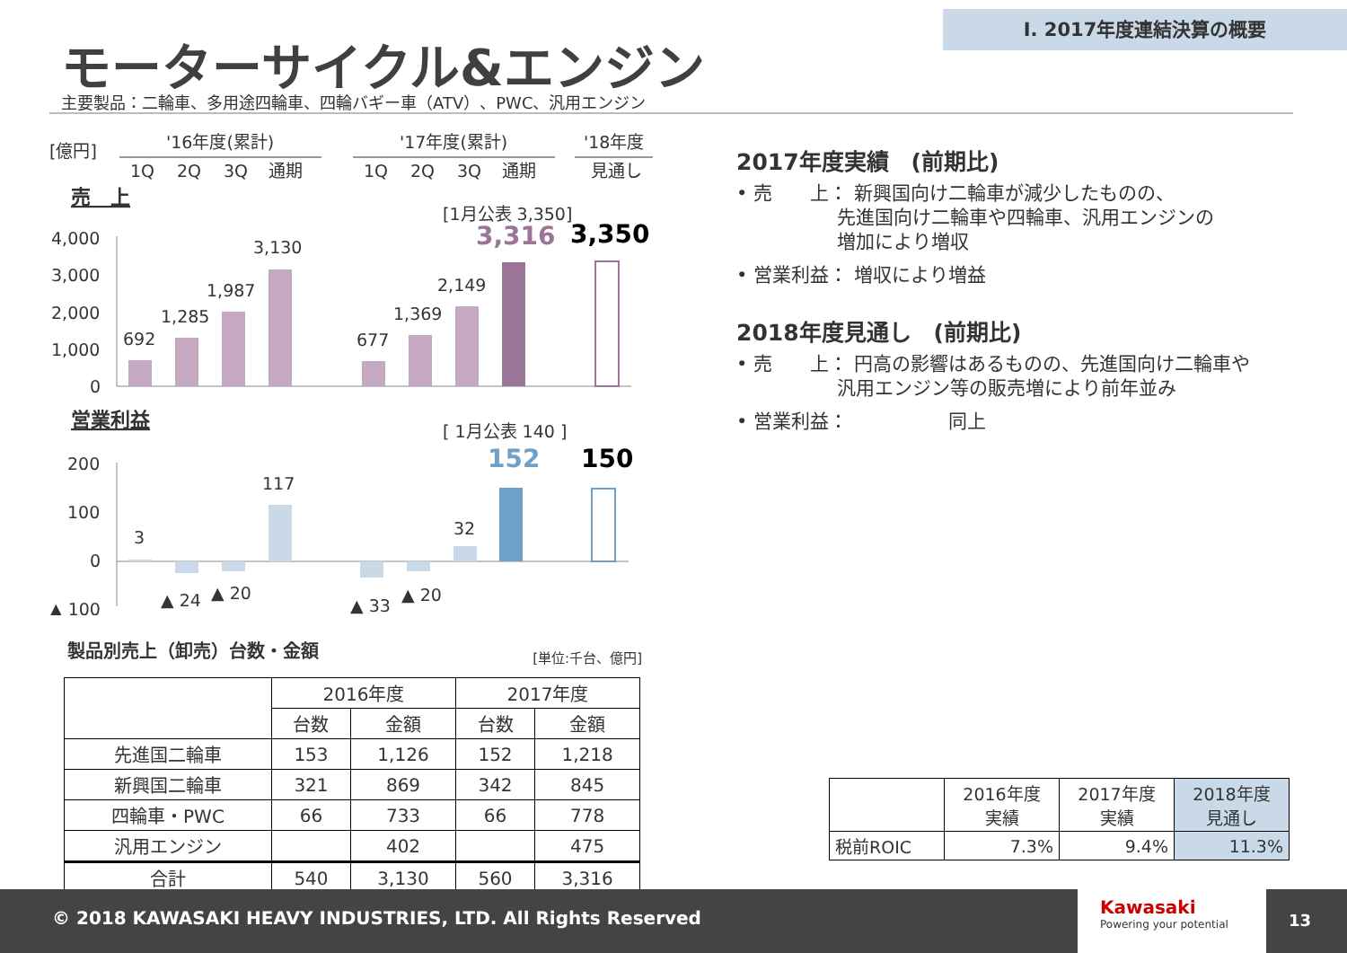Ⅰ. 2017年度連結決算の概要
モーターサイクル&エンジン
主要製品：二輪車、多用途四輪車、四輪バギー車（ATV）、PWC、汎用エンジン
[億円]
'16年度(累計)
'17年度(累計)
'18年度
1Q
2Q
3Q
通期
1Q
2Q
3Q
通期
見通し
売　上
[1月公表 3,350]
3,316
3,350
4,000
3,000
2,000
1,000
0
692
1,285
1,987
3,130
677
1,369
2,149
営業利益
[ 1月公表 140 ]
152
150
200
100
0
▲ 100
3
117
32
▲ 24
▲ 20
▲ 33
▲ 20
製品別売上（卸売）台数・金額 [単位:千台、億円]
| | 2016年度 | | 2017年度 | |
| --- | --- | --- | --- | --- |
| | 台数 | 金額 | 台数 | 金額 |
| 先進国二輪車 | 153 | 1,126 | 152 | 1,218 |
| 新興国二輪車 | 321 | 869 | 342 | 845 |
| 四輪車・PWC | 66 | 733 | 66 | 778 |
| 汎用エンジン | | 402 | | 475 |
| 合計 | 540 | 3,130 | 560 | 3,316 |
2017年度実績　(前期比)
• 売　　上： 新興国向け二輪車が減少したものの、
　　　　　 先進国向け二輪車や四輪車、汎用エンジンの
　　　　　 増加により増収
• 営業利益： 増収により増益
2018年度見通し　(前期比)
• 売　　上： 円高の影響はあるものの、先進国向け二輪車や
　　　　　 汎用エンジン等の販売増により前年並み
• 営業利益：　　　　　 同上
| | 2016年度 実績 | 2017年度 実績 | 2018年度 見通し |
| --- | --- | --- | --- |
| 税前ROIC | 7.3% | 9.4% | 11.3% |
© 2018 KAWASAKI HEAVY INDUSTRIES, LTD. All Rights Reserved
Kawasaki
Powering your potential
13